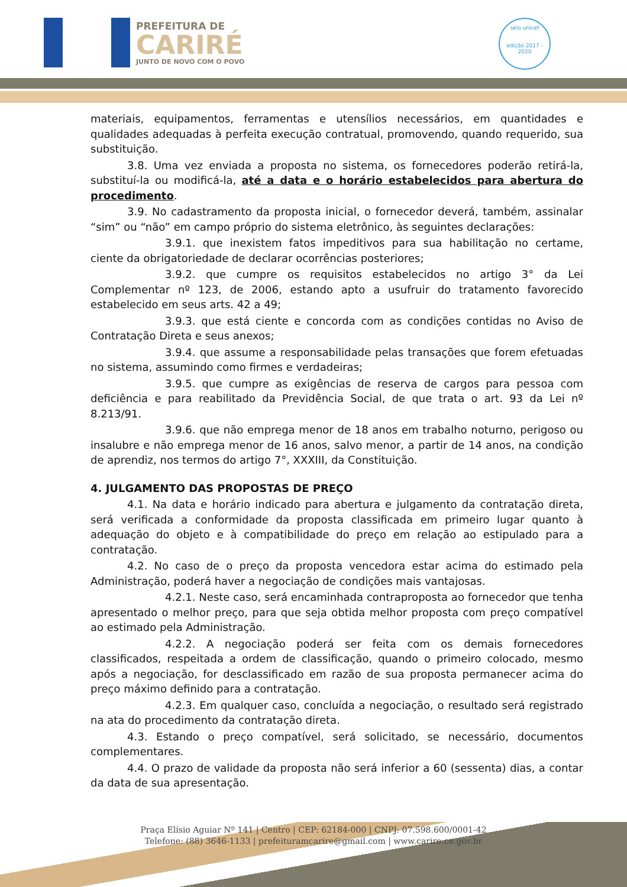PREFEITURA DE
CARIRÉ
JUNTO DE NOVO COM O POVO
selo unicef
edição 2017 - 2020
materiais, equipamentos, ferramentas e utensílios necessários, em quantidades e qualidades adequadas à perfeita execução contratual, promovendo, quando requerido, sua substituição.
3.8. Uma vez enviada a proposta no sistema, os fornecedores poderão retirá-la, substituí-la ou modificá-la, até a data e o horário estabelecidos para abertura do procedimento.
3.9. No cadastramento da proposta inicial, o fornecedor deverá, também, assinalar “sim” ou “não” em campo próprio do sistema eletrônico, às seguintes declarações:
3.9.1. que inexistem fatos impeditivos para sua habilitação no certame, ciente da obrigatoriedade de declarar ocorrências posteriores;
3.9.2. que cumpre os requisitos estabelecidos no artigo 3° da Lei Complementar nº 123, de 2006, estando apto a usufruir do tratamento favorecido estabelecido em seus arts. 42 a 49;
3.9.3. que está ciente e concorda com as condições contidas no Aviso de Contratação Direta e seus anexos;
3.9.4. que assume a responsabilidade pelas transações que forem efetuadas no sistema, assumindo como firmes e verdadeiras;
3.9.5. que cumpre as exigências de reserva de cargos para pessoa com deficiência e para reabilitado da Previdência Social, de que trata o art. 93 da Lei nº 8.213/91.
3.9.6. que não emprega menor de 18 anos em trabalho noturno, perigoso ou insalubre e não emprega menor de 16 anos, salvo menor, a partir de 14 anos, na condição de aprendiz, nos termos do artigo 7°, XXXIII, da Constituição.
4. JULGAMENTO DAS PROPOSTAS DE PREÇO
4.1. Na data e horário indicado para abertura e julgamento da contratação direta, será verificada a conformidade da proposta classificada em primeiro lugar quanto à adequação do objeto e à compatibilidade do preço em relação ao estipulado para a contratação.
4.2. No caso de o preço da proposta vencedora estar acima do estimado pela Administração, poderá haver a negociação de condições mais vantajosas.
4.2.1. Neste caso, será encaminhada contraproposta ao fornecedor que tenha apresentado o melhor preço, para que seja obtida melhor proposta com preço compatível ao estimado pela Administração.
4.2.2. A negociação poderá ser feita com os demais fornecedores classificados, respeitada a ordem de classificação, quando o primeiro colocado, mesmo após a negociação, for desclassificado em razão de sua proposta permanecer acima do preço máximo definido para a contratação.
4.2.3. Em qualquer caso, concluída a negociação, o resultado será registrado na ata do procedimento da contratação direta.
4.3. Estando o preço compatível, será solicitado, se necessário, documentos complementares.
4.4. O prazo de validade da proposta não será inferior a 60 (sessenta) dias, a contar da data de sua apresentação.
Praça Elísio Aguiar Nº 141 | Centro | CEP: 62184-000 | CNPJ: 07.598.600/0001-42
Telefone: (88) 3646-1133 | prefeituramcarire@gmail.com | www.carire.ce.gov.br